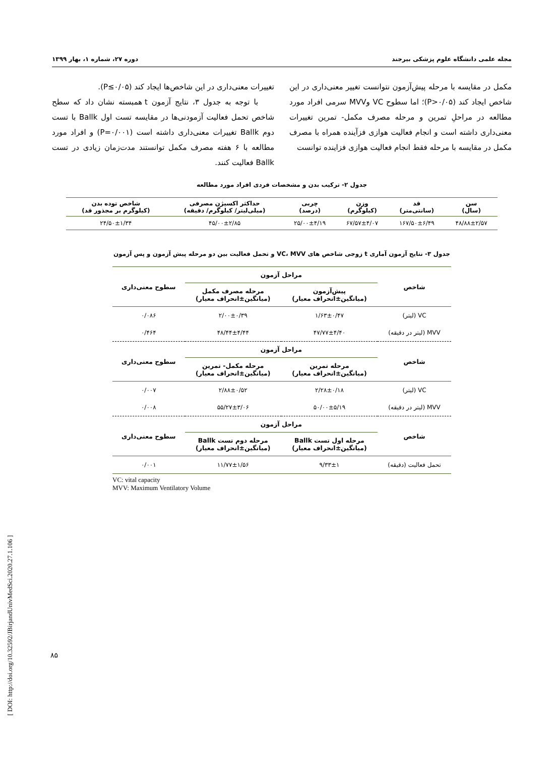مجله علمی دانشگاه علوم پزشکی بیرجند دوره ۲۷، شماره ۱، بهار ۱۳۹۹
مکمل در مقایسه با مرحله پیش‌آزمون نتوانست تغییر معنی‌داری در این شاخص ایجاد کند (P>۰/۰۵)؛ اما سطوح VC وMVV سرمی افراد مورد مطالعه در مراحلِ تمرین و مرحله مصرف مکمل- تمرین تغییرات معنی‌داری داشته است و انجام فعالیت هوازی فزآینده همراه با مصرف مکمل در مقایسه با مرحله فقط انجام فعالیت هوازی فزاینده توانست
تغییرات معنی‌داری در این شاخص‌ها ایجاد کند (P≤۰/۰۵).
با توجه به جدول ۳، نتایج آزمون t همبسته نشان داد که سطح شاخص تحمل فعالیت آزمودنی‌ها در مقایسه تست اول Ballk با تست دوم Ballk تغییرات معنی‌داری داشته است (P=۰/۰۰۱) و افراد مورد مطالعه با ۶ هفته مصرف مکمل توانستند مدت‌زمان زیادی در تست Ballk فعالیت کنند.
جدول ۲- ترکیب بدن و مشخصات فردی افراد مورد مطالعه
| سن (سال) | قد (سانتی‌متر) | وزن (کیلوگرم) | چربی (درصد) | حداکثر اکسیژن مصرفی (میلی‌لیتر/ کیلوگرم/ دقیقه) | شاخص توده بدن (کیلوگرم بر مجذور قد) |
| --- | --- | --- | --- | --- | --- |
| ۴۸/۸۸±۲/۵۷ | ۱۶۷/۵۰±۶/۴۹ | ۶۷/۵۷±۴/۰۷ | ۲۵/۰۰±۴/۱۹ | ۴۵/۰۰±۲/۸۵ | ۲۴/۵۰±۱/۳۴ |
جدول ۳- نتایج آزمون آماری t زوجی شاخص های VC، MVV و تحمل فعالیت بین دو مرحله پیش آزمون و پس آزمون
| شاخص | مراحل آزمون | | سطوح معنی‌داری |
| --- | --- | --- | --- |
| | پیش‌آزمون (میانگین±انحراف معیار) | مرحله مصرف مکمل (میانگین±انحراف معیار) | |
| VC (لیتر) | ۱/۶۳±۰/۴۷ | ۲/۰۰±۰/۳۹ | ۰/۰۸۶ |
| MVV (لیتر در دقیقه) | ۴۷/۷۷±۴/۴۰ | ۴۸/۴۴±۴/۴۴ | ۰/۴۶۴ |
| شاخص | مراحل آزمون | | سطوح معنی‌داری |
| | مرحله تمرین (میانگین±انحراف معیار) | مرحله مکمل- تمرین (میانگین±انحراف معیار) | |
| VC (لیتر) | ۲/۲۸±۰/۱۸ | ۲/۸۸±۰/۵۲ | ۰/۰۰۷ |
| MVV (لیتر در دقیقه) | ۵۰/۰۰±۵/۱۹ | ۵۵/۲۷±۳/۰۶ | ۰/۰۰۸ |
| شاخص | مراحل آزمون | | سطوح معنی‌داری |
| | مرحله اول تست Ballk (میانگین±انحراف معیار) | مرحله دوم تست Ballk (میانگین±انحراف معیار) | |
| تحمل فعالیت (دقیقه) | ۹/۳۳±۱ | ۱۱/۷۷±۱/۵۶ | ۰/۰۰۱ |
VC: vital capacity
MVV: Maximum Ventilatory Volume
[ DOI: http://doi.org/10.32592/JBirjandUnivMedSci.2020.27.1.106 ]
۸۵